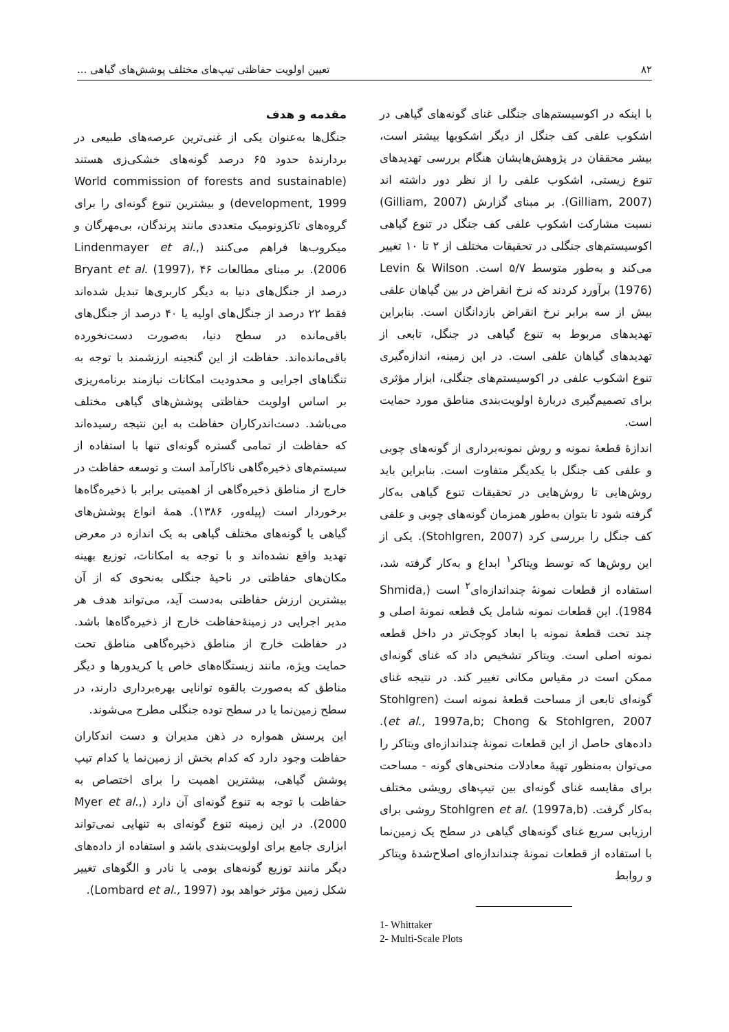۸۲ تعیین اولویت حفاظتی تیپ‌های مختلف پوشش‌های گیاهی ...
مقدمه و هدف
جنگل‌ها به‌عنوان یکی از غنی‌ترین عرصه‌های طبیعی در بردارندهٔ حدود ۶۵ درصد گونه‌های خشکی‌زی هستند (World commission of forests and sustainable development, 1999) و بیشترین تنوع گونه‌ای را برای گروه‌های تاکزونومیک متعددی مانند پرندگان، بی‌مهرگان و میکروب‌ها فراهم می‌کنند (Lindenmayer et al., 2006). بر مبنای مطالعات Bryant et al. (1997)، ۴۶ درصد از جنگل‌های دنیا به دیگر کاربری‌ها تبدیل شده‌اند فقط ۲۲ درصد از جنگل‌های اولیه یا ۴۰ درصد از جنگل‌های باقی‌مانده در سطح دنیا، به‌صورت دست‌نخورده باقی‌مانده‌اند. حفاظت از این گنجینه ارزشمند با توجه به تنگناهای اجرایی و محدودیت امکانات نیازمند برنامه‌ریزی بر اساس اولویت حفاظتی پوشش‌های گیاهی مختلف می‌باشد. دست‌اندرکاران حفاظت به این نتیجه رسیده‌اند که حفاظت از تمامی گستره گونه‌ای تنها با استفاده از سیستم‌های ذخیره‌گاهی ناکارآمد است و توسعه حفاظت در خارج از مناطق ذخیره‌گاهی از اهمیتی برابر با ذخیره‌گاه‌ها برخوردار است (پیله‌ور، ۱۳۸۶). همهٔ انواع پوشش‌های گیاهی یا گونه‌های مختلف گیاهی به یک اندازه در معرض تهدید واقع نشده‌اند و با توجه به امکانات، توزیع بهینه مکان‌های حفاظتی در ناحیهٔ جنگلی به‌نحوی که از آن بیشترین ارزش حفاظتی به‌دست آید، می‌تواند هدف هر مدیر اجرایی در زمینهٔ‌حفاظت خارج از ذخیره‌گاه‌ها باشد. در حفاظت خارج از مناطق ذخیره‌گاهی مناطق تحت حمایت ویژه، مانند زیستگاه‌های خاص یا کریدورها و دیگر مناطق که به‌صورت بالقوه توانایی بهره‌برداری دارند، در سطح زمین‌نما یا در سطح توده جنگلی مطرح می‌شوند.
این پرسش همواره در ذهن مدیران و دست اندکاران حفاظت وجود دارد که کدام بخش از زمین‌نما یا کدام تیپ پوشش گیاهی، بیشترین اهمیت را برای اختصاص به حفاظت با توجه به تنوع گونه‌ای آن دارد (Myer et al., 2000). در این زمینه تنوع گونه‌ای به تنهایی نمی‌تواند ابزاری جامع برای اولویت‌بندی باشد و استفاده از داده‌های دیگر مانند توزیع گونه‌های بومی یا نادر و الگوهای تغییر شکل زمین مؤثر خواهد بود (Lombard et al., 1997).
با اینکه در اکوسیستم‌های جنگلی غنای گونه‌های گیاهی در اشکوب علفی کف جنگل از دیگر اشکوبها بیشتر است، بیشر محققان در پژوهش‌هایشان هنگام بررسی تهدیدهای تنوع زیستی، اشکوب علفی را از نظر دور داشته اند (Gilliam, 2007). بر مبنای گزارش (Gilliam, 2007) نسبت مشارکت اشکوب علفی کف جنگل در تنوع گیاهی اکوسیستم‌های جنگلی در تحقیقات مختلف از ۲ تا ۱۰ تغییر می‌کند و به‌طور متوسط ۵/۷ است. Levin & Wilson (1976) برآورد کردند که نرخ انقراض در بین گیاهان علفی بیش از سه برابر نرخ انقراض بازدانگان است. بنابراین تهدیدهای مربوط به تنوع گیاهی در جنگل، تابعی از تهدیدهای گیاهان علفی است. در این زمینه، اندازه‌گیری تنوع اشکوب علفی در اکوسیستم‌های جنگلی، ابزار مؤثری برای تصمیم‌گیری دربارهٔ اولویت‌بندی مناطق مورد حمایت است.
اندازهٔ قطعهٔ نمونه و روش نمونه‌برداری از گونه‌های چوبی و علفی کف جنگل با یکدیگر متفاوت است. بنابراین باید روش‌هایی تا روش‌هایی در تحقیقات تنوع گیاهی به‌کار گرفته شود تا بتوان به‌طور همزمان گونه‌های چوبی و علفی کف جنگل را بررسی کرد (Stohlgren, 2007). یکی از این روش‌ها که توسط ویتاکر<sup>۱</sup> ابداع و به‌کار گرفته شد، استفاده از قطعات نمونهٔ چنداندازه‌ای<sup>۲</sup> است (Shmida, 1984). این قطعات نمونه شامل یک قطعه نمونهٔ اصلی و چند تحت قطعهٔ نمونه با ابعاد کوچک‌تر در داخل قطعه نمونه اصلی است. ویتاکر تشخیص داد که غنای گونه‌ای ممکن است در مقیاس مکانی تغییر کند. در نتیجه غنای گونه‌ای تابعی از مساحت قطعهٔ نمونه است (Stohlgren et al., 1997a,b; Chong & Stohlgren, 2007). داده‌های حاصل از این قطعات نمونهٔ چنداندازه‌ای ویتاکر را می‌توان به‌منظور تهیهٔ معادلات منحنی‌های گونه - مساحت برای مقایسه غنای گونه‌ای بین تیپ‌های رویشی مختلف به‌کار گرفت. Stohlgren et al. (1997a,b) روشی برای ارزیابی سریع غنای گونه‌های گیاهی در سطح یک زمین‌نما با استفاده از قطعات نمونهٔ چنداندازه‌ای اصلاح‌شدهٔ ویتاکر و روابط
1- Whittaker
2- Multi-Scale Plots